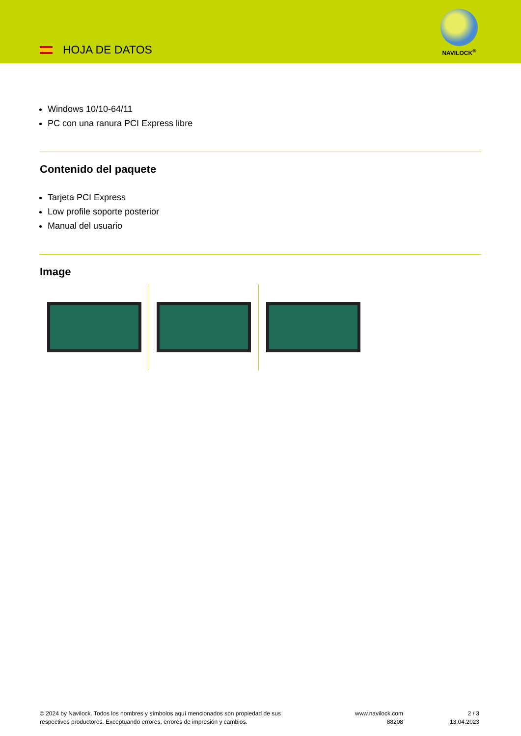HOJA DE DATOS
NAVILOCK<sup>®</sup>
Windows 10/10-64/11
PC con una ranura PCI Express libre
Contenido del paquete
Tarjeta PCI Express
Low profile soporte posterior
Manual del usuario
Image
© 2024 by Navilock. Todos los nombres y símbolos aquí mencionados son propiedad de sus
respectivos productores. Exceptuando errores, errores de impresión y cambios.
www.navilock.com
88208
2 / 3
13.04.2023